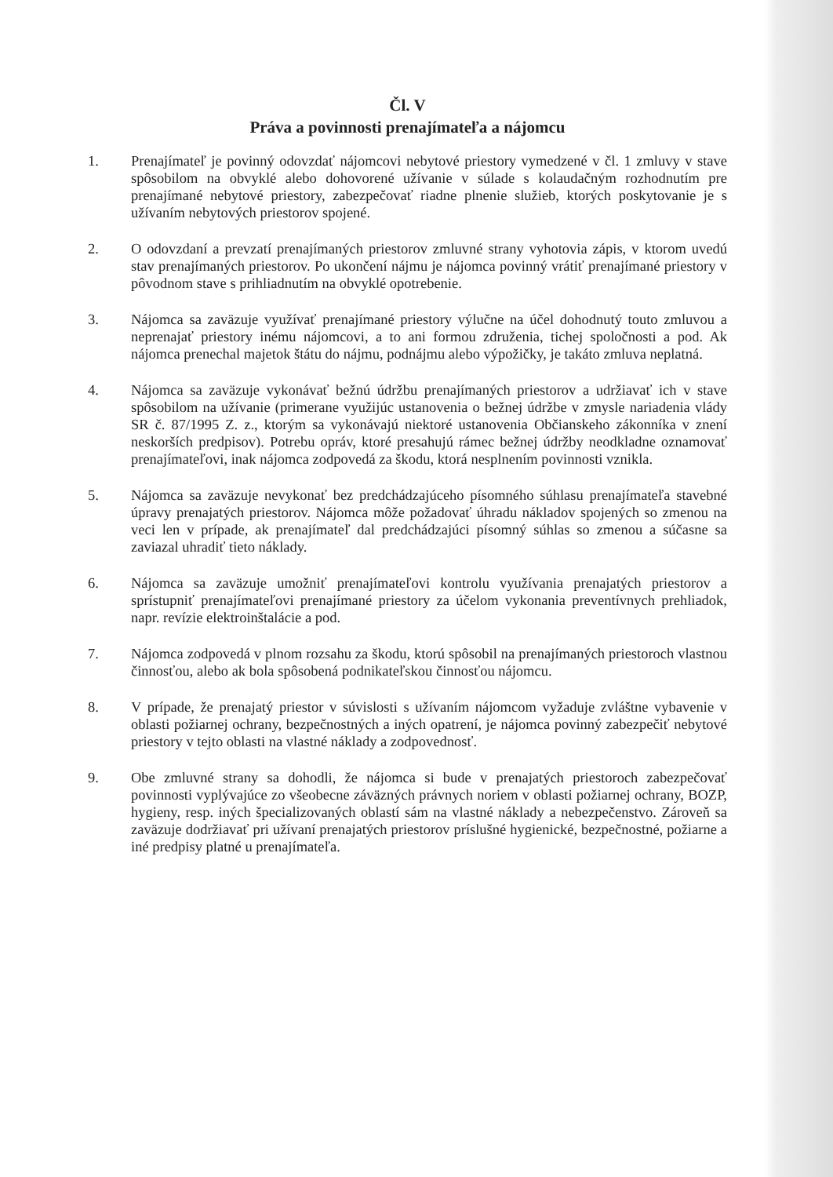Čl. V
Práva a povinnosti prenajímateľa a nájomcu
1. Prenajímateľ je povinný odovzdať nájomcovi nebytové priestory vymedzené v čl. 1 zmluvy v stave spôsobilom na obvyklé alebo dohovorené užívanie v súlade s kolaudačným rozhodnutím pre prenajímané nebytové priestory, zabezpečovať riadne plnenie služieb, ktorých poskytovanie je s užívaním nebytových priestorov spojené.
2. O odovzdaní a prevzatí prenajímaných priestorov zmluvné strany vyhotovia zápis, v ktorom uvedú stav prenajímaných priestorov. Po ukončení nájmu je nájomca povinný vrátiť prenajímané priestory v pôvodnom stave s prihliadnutím na obvyklé opotrebenie.
3. Nájomca sa zaväzuje využívať prenajímané priestory výlučne na účel dohodnutý touto zmluvou a neprenajať priestory inému nájomcovi, a to ani formou združenia, tichej spoločnosti a pod. Ak nájomca prenechal majetok štátu do nájmu, podnájmu alebo výpožičky, je takáto zmluva neplatná.
4. Nájomca sa zaväzuje vykonávať bežnú údržbu prenajímaných priestorov a udržiavať ich v stave spôsobilom na užívanie (primerane využijúc ustanovenia o bežnej údržbe v zmysle nariadenia vlády SR č. 87/1995 Z. z., ktorým sa vykonávajú niektoré ustanovenia Občianskeho zákonníka v znení neskorších predpisov). Potrebu opráv, ktoré presahujú rámec bežnej údržby neodkladne oznamovať prenajímateľovi, inak nájomca zodpovedá za škodu, ktorá nesplnením povinnosti vznikla.
5. Nájomca sa zaväzuje nevykonať bez predchádzajúceho písomného súhlasu prenajímateľa stavebné úpravy prenajatých priestorov. Nájomca môže požadovať úhradu nákladov spojených so zmenou na veci len v prípade, ak prenajímateľ dal predchádzajúci písomný súhlas so zmenou a súčasne sa zaviazal uhradiť tieto náklady.
6. Nájomca sa zaväzuje umožniť prenajímateľovi kontrolu využívania prenajatých priestorov a sprístupniť prenajímateľovi prenajímané priestory za účelom vykonania preventívnych prehliadok, napr. revízie elektroinštalácie a pod.
7. Nájomca zodpovedá v plnom rozsahu za škodu, ktorú spôsobil na prenajímaných priestoroch vlastnou činnosťou, alebo ak bola spôsobená podnikateľskou činnosťou nájomcu.
8. V prípade, že prenajatý priestor v súvislosti s užívaním nájomcom vyžaduje zvláštne vybavenie v oblasti požiarnej ochrany, bezpečnostných a iných opatrení, je nájomca povinný zabezpečiť nebytové priestory v tejto oblasti na vlastné náklady a zodpovednosť.
9. Obe zmluvné strany sa dohodli, že nájomca si bude v prenajatých priestoroch zabezpečovať povinnosti vyplývajúce zo všeobecne záväzných právnych noriem v oblasti požiarnej ochrany, BOZP, hygieny, resp. iných špecializovaných oblastí sám na vlastné náklady a nebezpečenstvo. Zároveň sa zaväzuje dodržiavať pri užívaní prenajatých priestorov príslušné hygienické, bezpečnostné, požiarne a iné predpisy platné u prenajímateľa.